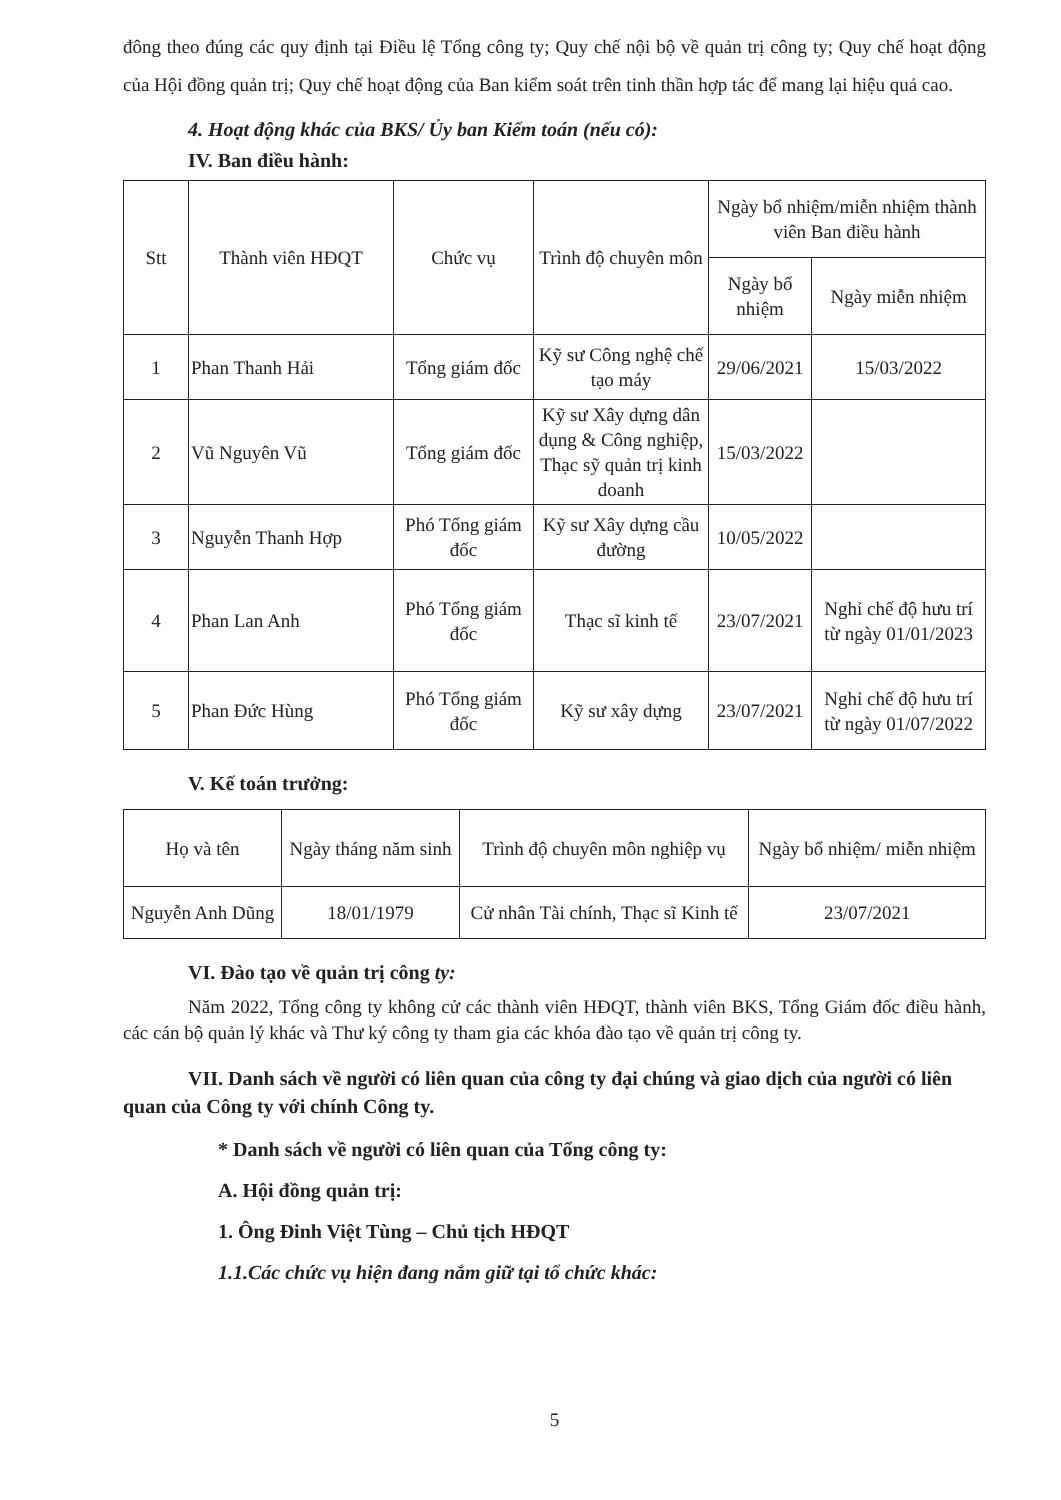đông theo đúng các quy định tại Điều lệ Tổng công ty; Quy chế nội bộ về quản trị công ty; Quy chế hoạt động của Hội đồng quản trị; Quy chế hoạt động của Ban kiểm soát trên tinh thần hợp tác để mang lại hiệu quả cao.
4. Hoạt động khác của BKS/ Ủy ban Kiểm toán (nếu có):
IV. Ban điều hành:
| Stt | Thành viên HĐQT | Chức vụ | Trình độ chuyên môn | Ngày bổ nhiệm/miễn nhiệm thành viên Ban điều hành | |
| --- | --- | --- | --- | --- | --- |
| | | | | Ngày bổ nhiệm | Ngày miễn nhiệm |
| 1 | Phan Thanh Hải | Tổng giám đốc | Kỹ sư Công nghệ chế tạo máy | 29/06/2021 | 15/03/2022 |
| 2 | Vũ Nguyên Vũ | Tổng giám đốc | Kỹ sư Xây dựng dân dụng & Công nghiệp, Thạc sỹ quản trị kinh doanh | 15/03/2022 | |
| 3 | Nguyễn Thanh Hợp | Phó Tổng giám đốc | Kỹ sư Xây dựng cầu đường | 10/05/2022 | |
| 4 | Phan Lan Anh | Phó Tổng giám đốc | Thạc sĩ kinh tế | 23/07/2021 | Nghỉ chế độ hưu trí từ ngày 01/01/2023 |
| 5 | Phan Đức Hùng | Phó Tổng giám đốc | Kỹ sư xây dựng | 23/07/2021 | Nghỉ chế độ hưu trí từ ngày 01/07/2022 |
V. Kế toán trưởng:
| Họ và tên | Ngày tháng năm sinh | Trình độ chuyên môn nghiệp vụ | Ngày bổ nhiệm/ miễn nhiệm |
| --- | --- | --- | --- |
| Nguyễn Anh Dũng | 18/01/1979 | Cử nhân Tài chính, Thạc sĩ Kinh tế | 23/07/2021 |
VI. Đào tạo về quản trị công ty:
Năm 2022, Tổng công ty không cử các thành viên HĐQT, thành viên BKS, Tổng Giám đốc điều hành, các cán bộ quản lý khác và Thư ký công ty tham gia các khóa đào tạo về quản trị công ty.
VII. Danh sách về người có liên quan của công ty đại chúng và giao dịch của người có liên quan của Công ty với chính Công ty.
* Danh sách về người có liên quan của Tổng công ty:
A. Hội đồng quản trị:
1. Ông Đinh Việt Tùng – Chủ tịch HĐQT
1.1.Các chức vụ hiện đang nắm giữ tại tổ chức khác:
5